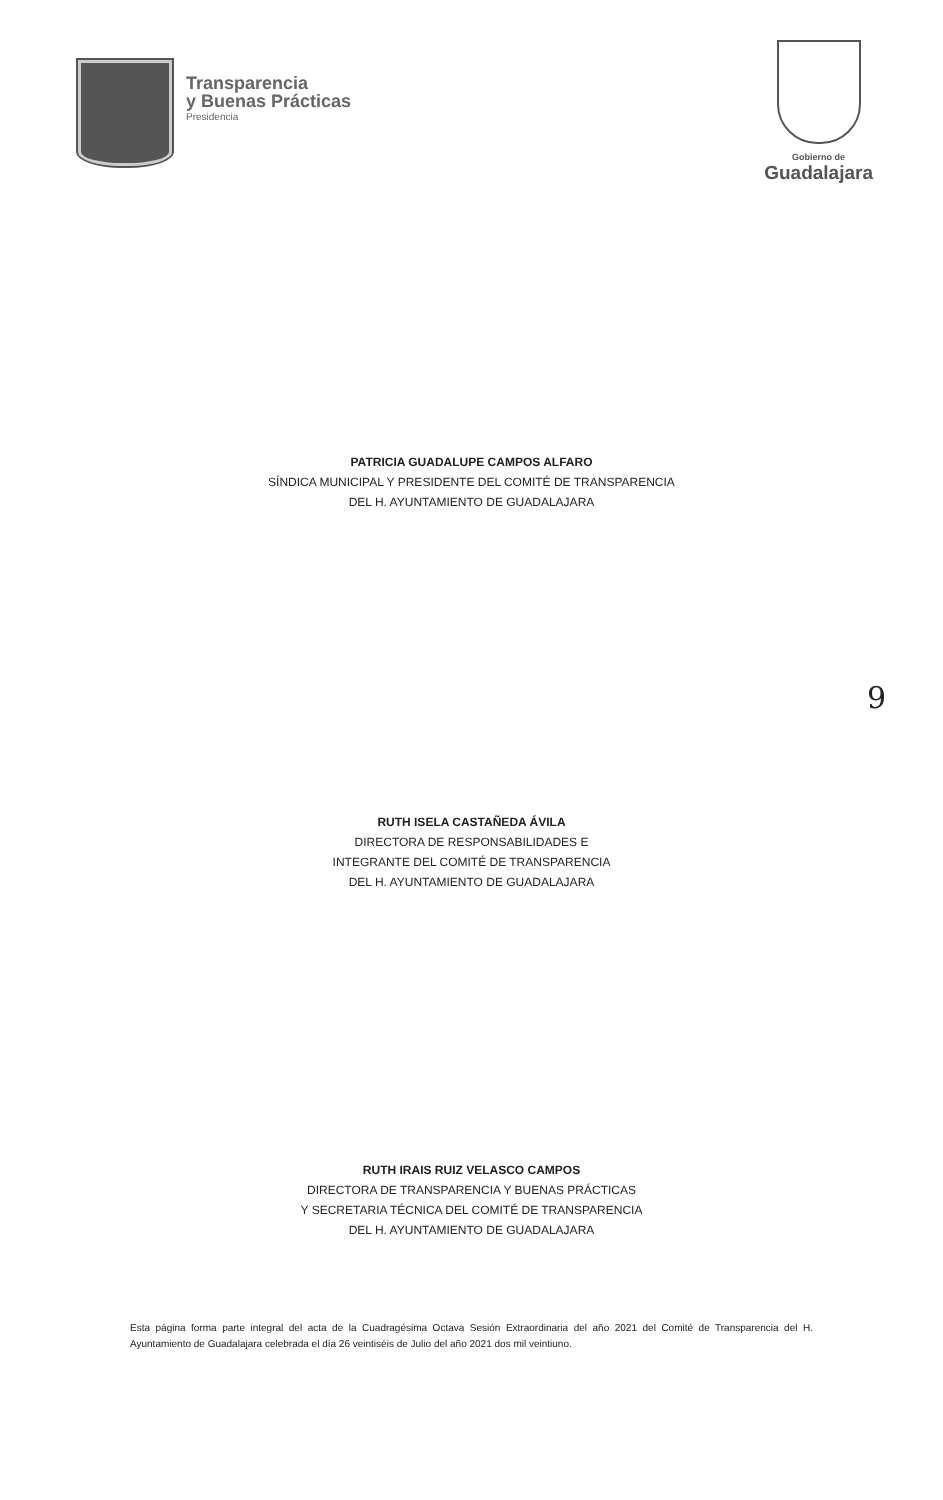Transparencia
y Buenas Prácticas
Presidencia
Gobierno de
Guadalajara
PATRICIA GUADALUPE CAMPOS ALFARO
SÍNDICA MUNICIPAL Y PRESIDENTE DEL COMITÉ DE TRANSPARENCIA
DEL H. AYUNTAMIENTO DE GUADALAJARA
9
RUTH ISELA CASTAÑEDA ÁVILA
DIRECTORA DE RESPONSABILIDADES E
INTEGRANTE DEL COMITÉ DE TRANSPARENCIA
DEL H. AYUNTAMIENTO DE GUADALAJARA
RUTH IRAIS RUIZ VELASCO CAMPOS
DIRECTORA DE TRANSPARENCIA Y BUENAS PRÁCTICAS
Y SECRETARIA TÉCNICA DEL COMITÉ DE TRANSPARENCIA
DEL H. AYUNTAMIENTO DE GUADALAJARA
Esta página forma parte integral del acta de la Cuadragésima Octava Sesión Extraordinaria del año 2021 del Comité de Transparencia del H. Ayuntamiento de Guadalajara celebrada el día 26 veintiséis de Julio del año 2021 dos mil veintiuno.